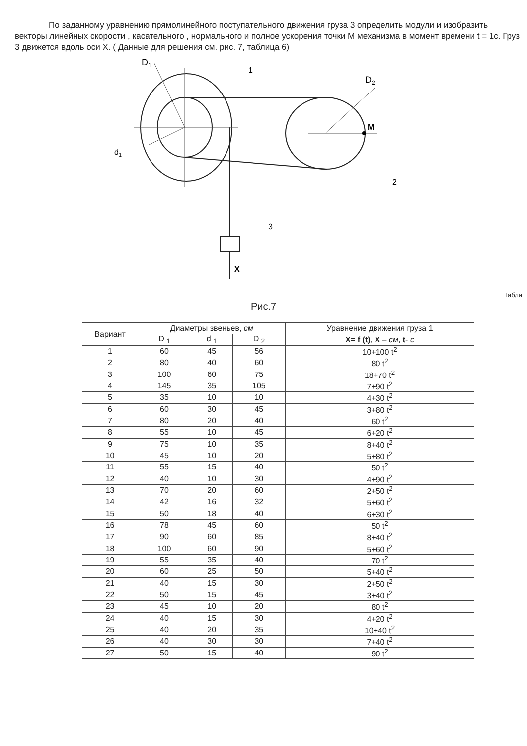По заданному уравнению прямолинейного поступательного движения груза 3 определить модули и изобразить векторы линейных скорости , касательного , нормального и полное ускорения точки М механизма в момент времени t = 1с. Груз 3 движется вдоль оси X. ( Данные для решения см. рис. 7, таблица 6)
D1
1
D2
M
d1
2
3
X
Табли
Рис.7
| Вариант | Диаметры звеньев, см | | | Уравнение движения груза 1 |
| --- | --- | --- | --- | --- |
| | D <sub>1</sub> | d <sub>1</sub> | D <sub>2</sub> | X= f (t) , X – см , t - с |
| 1 | 60 | 45 | 56 | 10+100 t<sup>2</sup> |
| 2 | 80 | 40 | 60 | 80 t<sup>2</sup> |
| 3 | 100 | 60 | 75 | 18+70 t<sup>2</sup> |
| 4 | 145 | 35 | 105 | 7+90 t<sup>2</sup> |
| 5 | 35 | 10 | 10 | 4+30 t<sup>2</sup> |
| 6 | 60 | 30 | 45 | 3+80 t<sup>2</sup> |
| 7 | 80 | 20 | 40 | 60 t<sup>2</sup> |
| 8 | 55 | 10 | 45 | 6+20 t<sup>2</sup> |
| 9 | 75 | 10 | 35 | 8+40 t<sup>2</sup> |
| 10 | 45 | 10 | 20 | 5+80 t<sup>2</sup> |
| 11 | 55 | 15 | 40 | 50 t<sup>2</sup> |
| 12 | 40 | 10 | 30 | 4+90 t<sup>2</sup> |
| 13 | 70 | 20 | 60 | 2+50 t<sup>2</sup> |
| 14 | 42 | 16 | 32 | 5+60 t<sup>2</sup> |
| 15 | 50 | 18 | 40 | 6+30 t<sup>2</sup> |
| 16 | 78 | 45 | 60 | 50 t<sup>2</sup> |
| 17 | 90 | 60 | 85 | 8+40 t<sup>2</sup> |
| 18 | 100 | 60 | 90 | 5+60 t<sup>2</sup> |
| 19 | 55 | 35 | 40 | 70 t<sup>2</sup> |
| 20 | 60 | 25 | 50 | 5+40 t<sup>2</sup> |
| 21 | 40 | 15 | 30 | 2+50 t<sup>2</sup> |
| 22 | 50 | 15 | 45 | 3+40 t<sup>2</sup> |
| 23 | 45 | 10 | 20 | 80 t<sup>2</sup> |
| 24 | 40 | 15 | 30 | 4+20 t<sup>2</sup> |
| 25 | 40 | 20 | 35 | 10+40 t<sup>2</sup> |
| 26 | 40 | 30 | 30 | 7+40 t<sup>2</sup> |
| 27 | 50 | 15 | 40 | 90 t<sup>2</sup> |